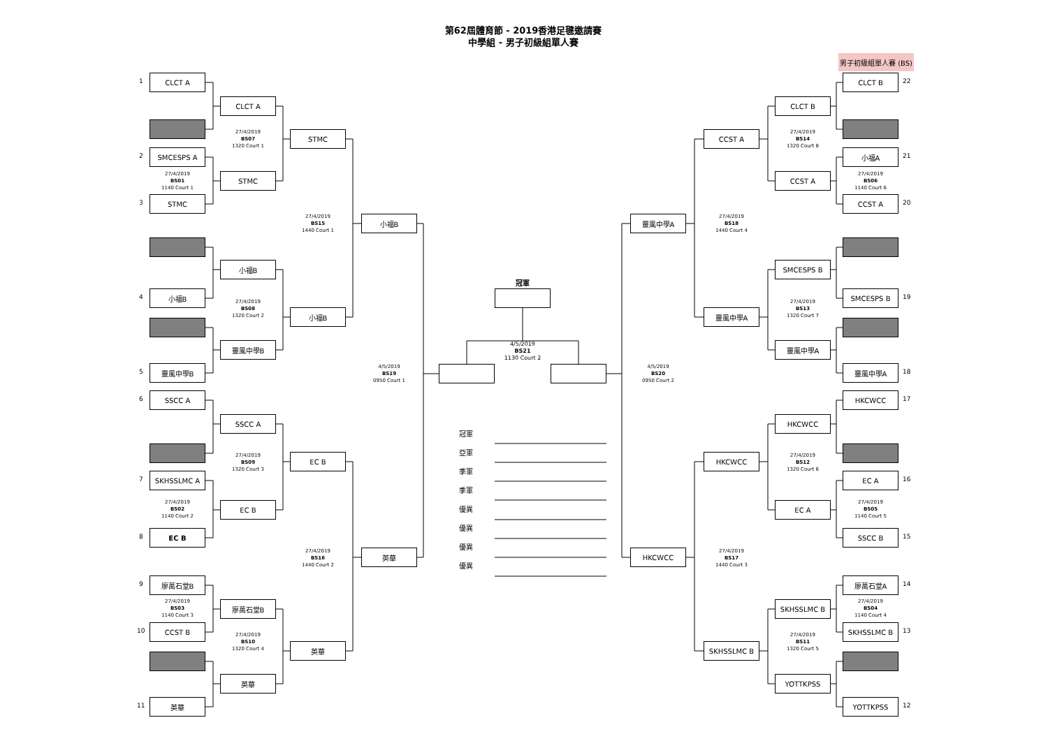第62屆體育節 - 2019香港足毽邀請賽
中學組 - 男子初級組單人賽
男子初級組單人賽 (BS)
1
CLCT A
2
SMCESPS A
27/4/2019
BS01
1140 Court 1
3
STMC
4
小福B
5
靈風中學B
6
SSCC A
7
SKHSSLMC A
27/4/2019
BS02
1140 Court 2
8
EC B
9
廖萬石堂B
27/4/2019
BS03
1140 Court 3
10
CCST B
11
英華
CLCT A
27/4/2019
BS07
1320 Court 1
STMC
小福B
27/4/2019
BS08
1320 Court 2
靈風中學B
SSCC A
27/4/2019
BS09
1320 Court 3
EC B
廖萬石堂B
27/4/2019
BS10
1320 Court 4
英華
STMC
27/4/2019
BS15
1440 Court 1
小福B
EC B
27/4/2019
BS16
1440 Court 2
英華
小福B
4/5/2019
BS19
0950 Court 1
英華
冠軍
4/5/2019
BS21
1130 Court 2
冠軍
亞軍
季軍
季軍
優異
優異
優異
優異
靈風中學A
4/5/2019
BS20
0950 Court 2
HKCWCC
CCST A
27/4/2019
BS18
1440 Court 4
靈風中學A
HKCWCC
27/4/2019
BS17
1440 Court 3
SKHSSLMC B
CLCT B
27/4/2019
BS14
1320 Court 8
CCST A
SMCESPS B
27/4/2019
BS13
1320 Court 7
靈風中學A
HKCWCC
27/4/2019
BS12
1320 Court 6
EC A
SKHSSLMC B
27/4/2019
BS11
1320 Court 5
YOTTKPSS
CLCT B
22
小福A
21
27/4/2019
BS06
1140 Court 6
CCST A
20
SMCESPS B
19
靈風中學A
18
HKCWCC
17
EC A
16
27/4/2019
BS05
1140 Court 5
SSCC B
15
廖萬石堂A
14
27/4/2019
BS04
1140 Court 4
SKHSSLMC B
13
YOTTKPSS
12